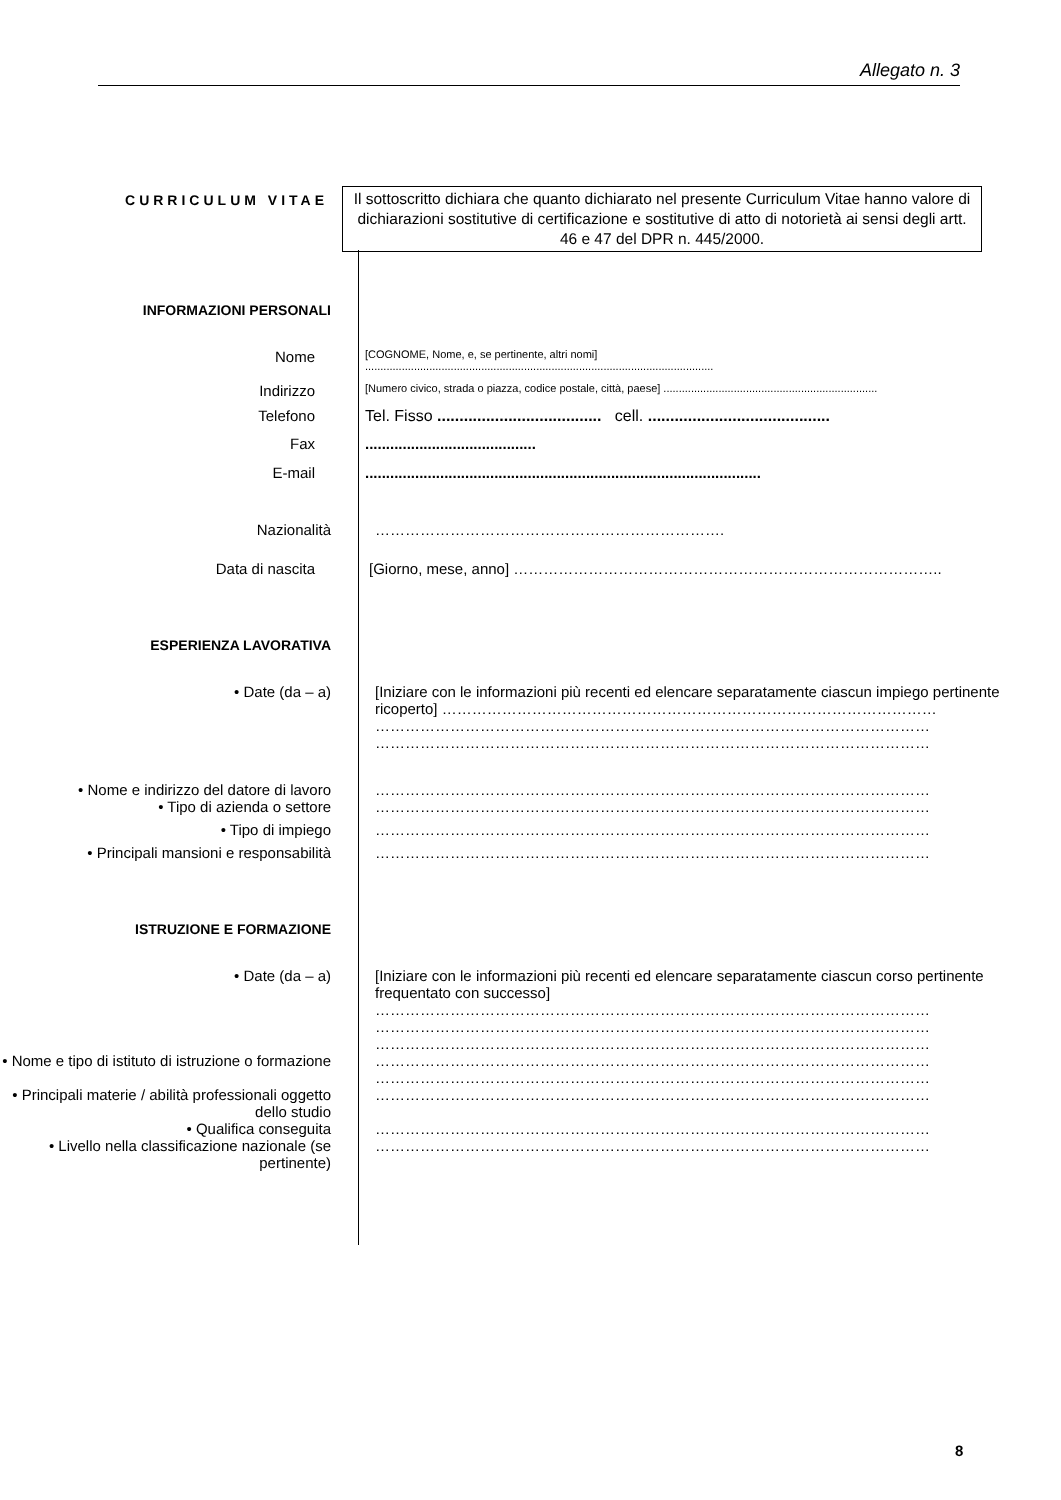Allegato n. 3
CURRICULUM VITAE
Il sottoscritto dichiara che quanto dichiarato nel presente Curriculum Vitae hanno valore di dichiarazioni sostitutive di certificazione e sostitutive di atto di notorietà ai sensi degli artt. 46 e 47 del DPR n. 445/2000.
INFORMAZIONI PERSONALI
Nome
[COGNOME, Nome, e, se pertinente, altri nomi]
..................................................................................................................
Indirizzo
[Numero civico, strada o piazza, codice postale, città, paese] ......................................................................
Telefono Tel. Fisso ..................................... cell. .........................................
Fax .........................................
E-mail ...............................................................................................
Nazionalità …………………………………………………………….
Data di nascita [Giorno, mese, anno] …………………………………………………………………………..
ESPERIENZA LAVORATIVA
• Date (da – a) [Iniziare con le informazioni più recenti ed elencare separatamente ciascun impiego pertinente ricoperto] ………………………………………………………………………………………
…………………………………………………………………………………………………
…………………………………………………………………………………………………
• Nome e indirizzo del datore di lavoro
…………………………………………………………………………………………………
• Tipo di azienda o settore …………………………………………………………………………………………………
• Tipo di impiego …………………………………………………………………………………………………
• Principali mansioni e responsabilità …………………………………………………………………………………………………
ISTRUZIONE E FORMAZIONE
• Date (da – a) [Iniziare con le informazioni più recenti ed elencare separatamente ciascun corso pertinente frequentato con successo]
…………………………………………………………………………………………………
…………………………………………………………………………………………………
…………………………………………………………………………………………………
• Nome e tipo di istituto di istruzione o formazione
…………………………………………………………………………………………………
…………………………………………………………………………………………………
• Principali materie / abilità professionali oggetto dello studio
…………………………………………………………………………………………………
• Qualifica conseguita …………………………………………………………………………………………………
• Livello nella classificazione nazionale (se pertinente)
…………………………………………………………………………………………………
8